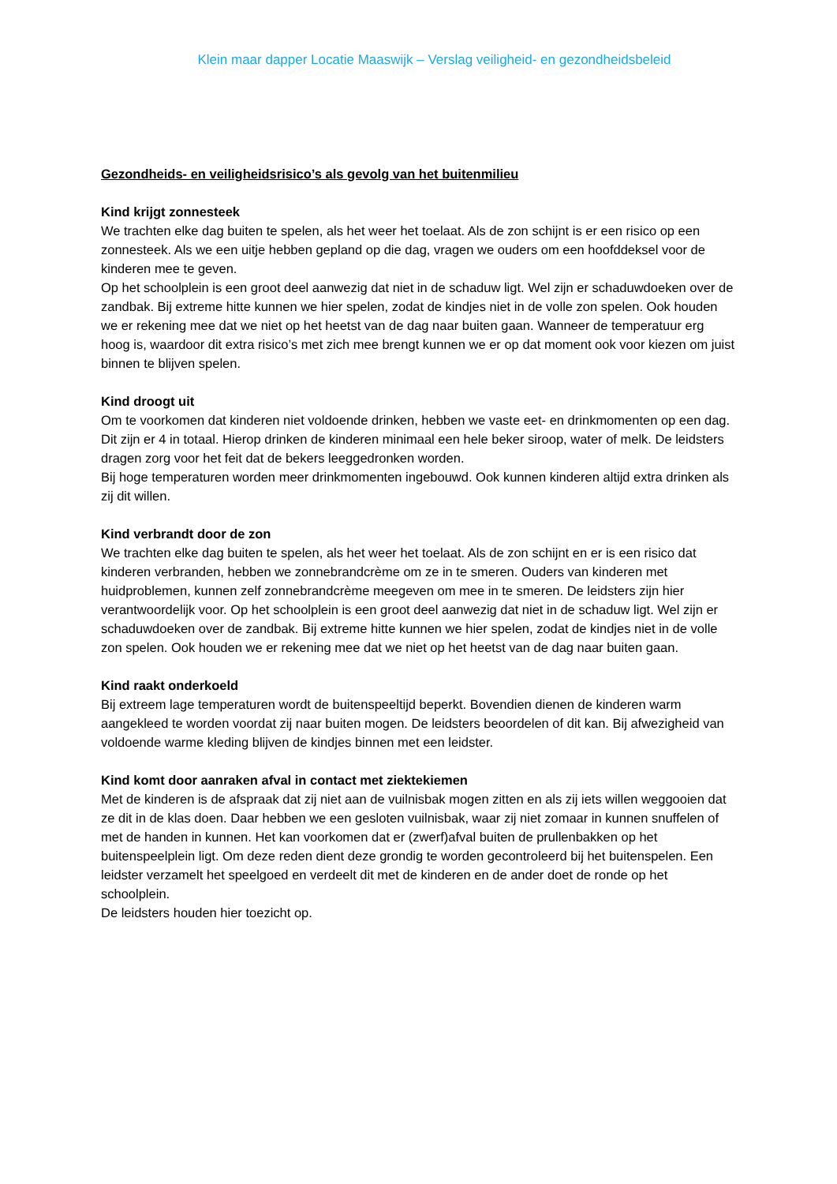Klein maar dapper Locatie Maaswijk – Verslag veiligheid- en gezondheidsbeleid
Gezondheids- en veiligheidsrisico’s als gevolg van het buitenmilieu
Kind krijgt zonnesteek
We trachten elke dag buiten te spelen, als het weer het toelaat. Als de zon schijnt is er een risico op een zonnesteek. Als we een uitje hebben gepland op die dag, vragen we ouders om een hoofddeksel voor de kinderen mee te geven.
Op het schoolplein is een groot deel aanwezig dat niet in de schaduw ligt. Wel zijn er schaduwdoeken over de zandbak. Bij extreme hitte kunnen we hier spelen, zodat de kindjes niet in de volle zon spelen. Ook houden we er rekening mee dat we niet op het heetst van de dag naar buiten gaan. Wanneer de temperatuur erg hoog is, waardoor dit extra risico’s met zich mee brengt kunnen we er op dat moment ook voor kiezen om juist binnen te blijven spelen.
Kind droogt uit
Om te voorkomen dat kinderen niet voldoende drinken, hebben we vaste eet- en drinkmomenten op een dag. Dit zijn er 4 in totaal. Hierop drinken de kinderen minimaal een hele beker siroop, water of melk. De leidsters dragen zorg voor het feit dat de bekers leeggedronken worden.
Bij hoge temperaturen worden meer drinkmomenten ingebouwd. Ook kunnen kinderen altijd extra drinken als zij dit willen.
Kind verbrandt door de zon
We trachten elke dag buiten te spelen, als het weer het toelaat. Als de zon schijnt en er is een risico dat kinderen verbranden, hebben we zonnebrandcrème om ze in te smeren. Ouders van kinderen met huidproblemen, kunnen zelf zonnebrandcrème meegeven om mee in te smeren. De leidsters zijn hier verantwoordelijk voor. Op het schoolplein is een groot deel aanwezig dat niet in de schaduw ligt. Wel zijn er schaduwdoeken over de zandbak. Bij extreme hitte kunnen we hier spelen, zodat de kindjes niet in de volle zon spelen. Ook houden we er rekening mee dat we niet op het heetst van de dag naar buiten gaan.
Kind raakt onderkoeld
Bij extreem lage temperaturen wordt de buitenspeeltijd beperkt. Bovendien dienen de kinderen warm aangekleed te worden voordat zij naar buiten mogen. De leidsters beoordelen of dit kan. Bij afwezigheid van voldoende warme kleding blijven de kindjes binnen met een leidster.
Kind komt door aanraken afval in contact met ziektekiemen
Met de kinderen is de afspraak dat zij niet aan de vuilnisbak mogen zitten en als zij iets willen weggooien dat ze dit in de klas doen. Daar hebben we een gesloten vuilnisbak, waar zij niet zomaar in kunnen snuffelen of met de handen in kunnen. Het kan voorkomen dat er (zwerf)afval buiten de prullenbakken op het buitenspeelplein ligt. Om deze reden dient deze grondig te worden gecontroleerd bij het buitenspelen. Een leidster verzamelt het speelgoed en verdeelt dit met de kinderen en de ander doet de ronde op het schoolplein.
De leidsters houden hier toezicht op.